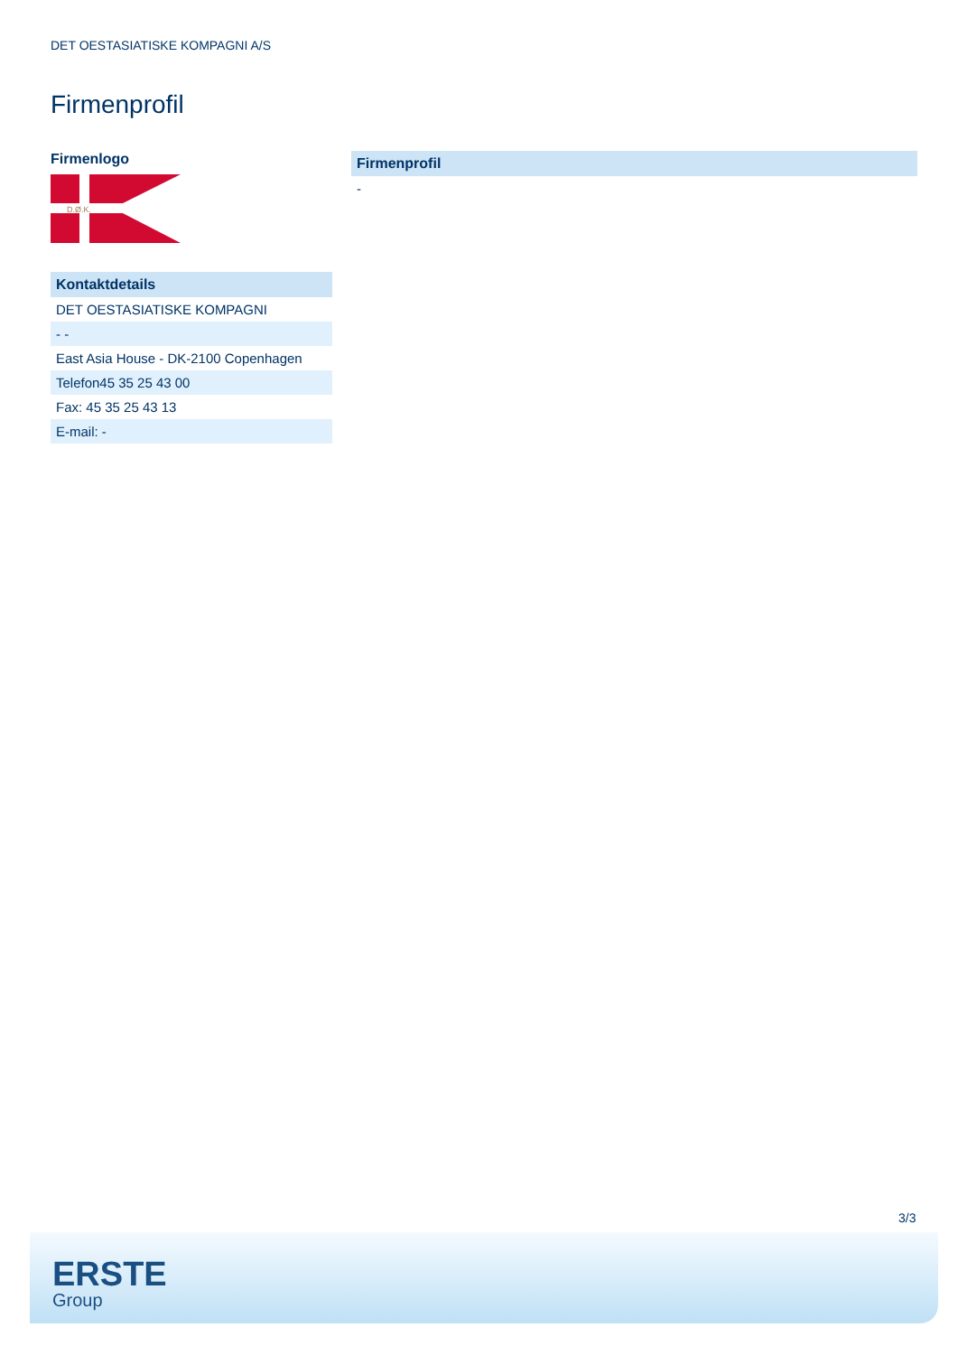DET OESTASIATISKE KOMPAGNI A/S
Firmenprofil
Firmenlogo
D.Ø.K.
| Kontaktdetails |
| --- |
| DET OESTASIATISKE KOMPAGNI |
| - - |
| East Asia House - DK-2100 Copenhagen |
| Telefon45 35 25 43 00 |
| Fax: 45 35 25 43 13 |
| E-mail: - |
| Firmenprofil |
| --- |
| - |
3/3
ERSTE
Group